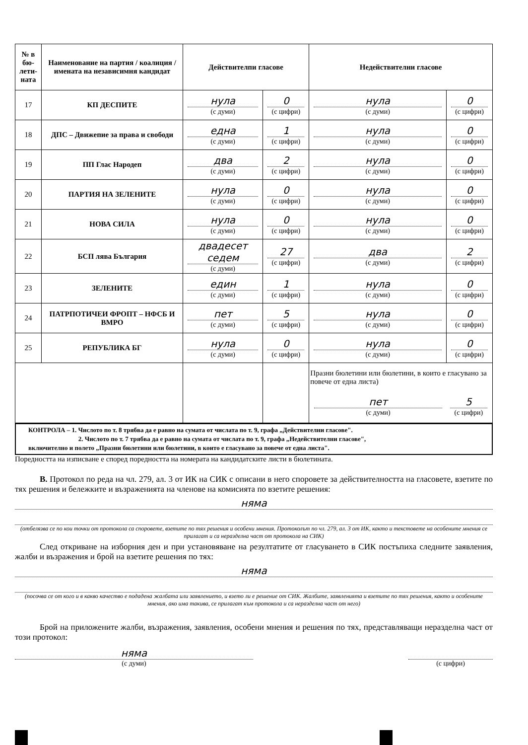| № в бю-лети-ната | Наименование на партия / коалиция / имената на независимня кандидат | Действителпи гласове | | Недействителни гласове | |
| --- | --- | --- | --- | --- | --- |
| 17 | КП ДЕСПИТЕ | нула (с думи) | 0 (с цифри) | нула (с думи) | 0 (с цифри) |
| 18 | ДПС – Движепие за права и свободи | една (с думи) | 1 (с цифри) | нула (с думи) | 0 (с цифри) |
| 19 | ПП Глас Народеп | два (с думи) | 2 (с цифри) | нула (с думи) | 0 (с цифри) |
| 20 | ПАРТИЯ НА ЗЕЛЕНИТЕ | нула (с думи) | 0 (с цифри) | нула (с думи) | 0 (с цифри) |
| 21 | НОВА СИЛА | нула (с думи) | 0 (с цифри) | нула (с думи) | 0 (с цифри) |
| 22 | БСП лява България | двадесет седем (с думи) | 27 (с цифри) | два (с думи) | 2 (с цифри) |
| 23 | ЗЕЛЕНИТЕ | един (с думи) | 1 (с цифри) | нула (с думи) | 0 (с цифри) |
| 24 | ПАТРПОТИЧЕИ ФРОПТ – НФСБ И ВМРО | пет (с думи) | 5 (с цифри) | нула (с думи) | 0 (с цифри) |
| 25 | РЕПУБЛИКА БГ | нула (с думи) | 0 (с цифри) | нула (с думи) | 0 (с цифри) |
| | | | | Празни бюлетини или бюлетини, в които е гласувано за повече от една листа) пет (с думи) 5 (с цифри) | |
КОНТРОЛА – 1. Числото по т. 8 трябва да е равно на сумата от числата по т. 9, графа „Действителни гласове".
2. Числото по т. 7 трябва да е равно на сумата от числата по т. 9, графа „Недействителни гласове",
включително и полето „Празни бюлетини или бюлетини, в които е гласувано за повече от една листа".
Поредността на изписване е според поредността на номерата на кандидатските листи в бюлетината.
В. Протокол по реда на чл. 279, ал. 3 от ИК на СИК с описани в него споровете за действителността на гласовете, взетите по тях решения и бележките и възраженията на членове на комисията по взетите решения:
няма
(отбелязва се по кои точки от протокола са споровете, взетите по тях решения и особени мнения. Протоколът по чл. 279, ал. 3 от ИК, както и текстовете на особените мнения се прилагат и са неразделна част от протокола на СИК)
След откриване на изборния ден и при установяване на резултатите от гласуването в СИК постъпиха следните заявления, жалби и възражения и брой на взетите решения по тях:
няма
(посочва се от кого и в какво качество е подадена жалбата или заявлението, и взето ли е решение от СИК. Жалбите, заявленията и взетите по тях решения, както и особените мнения, ако има такива, се прилагат към протокола и са неразделна част от него)
Брой на приложените жалби, възражения, заявления, особени мнения и решения по тях, представляващи неразделна част от този протокол:
няма
(с думи)
(с цифри)